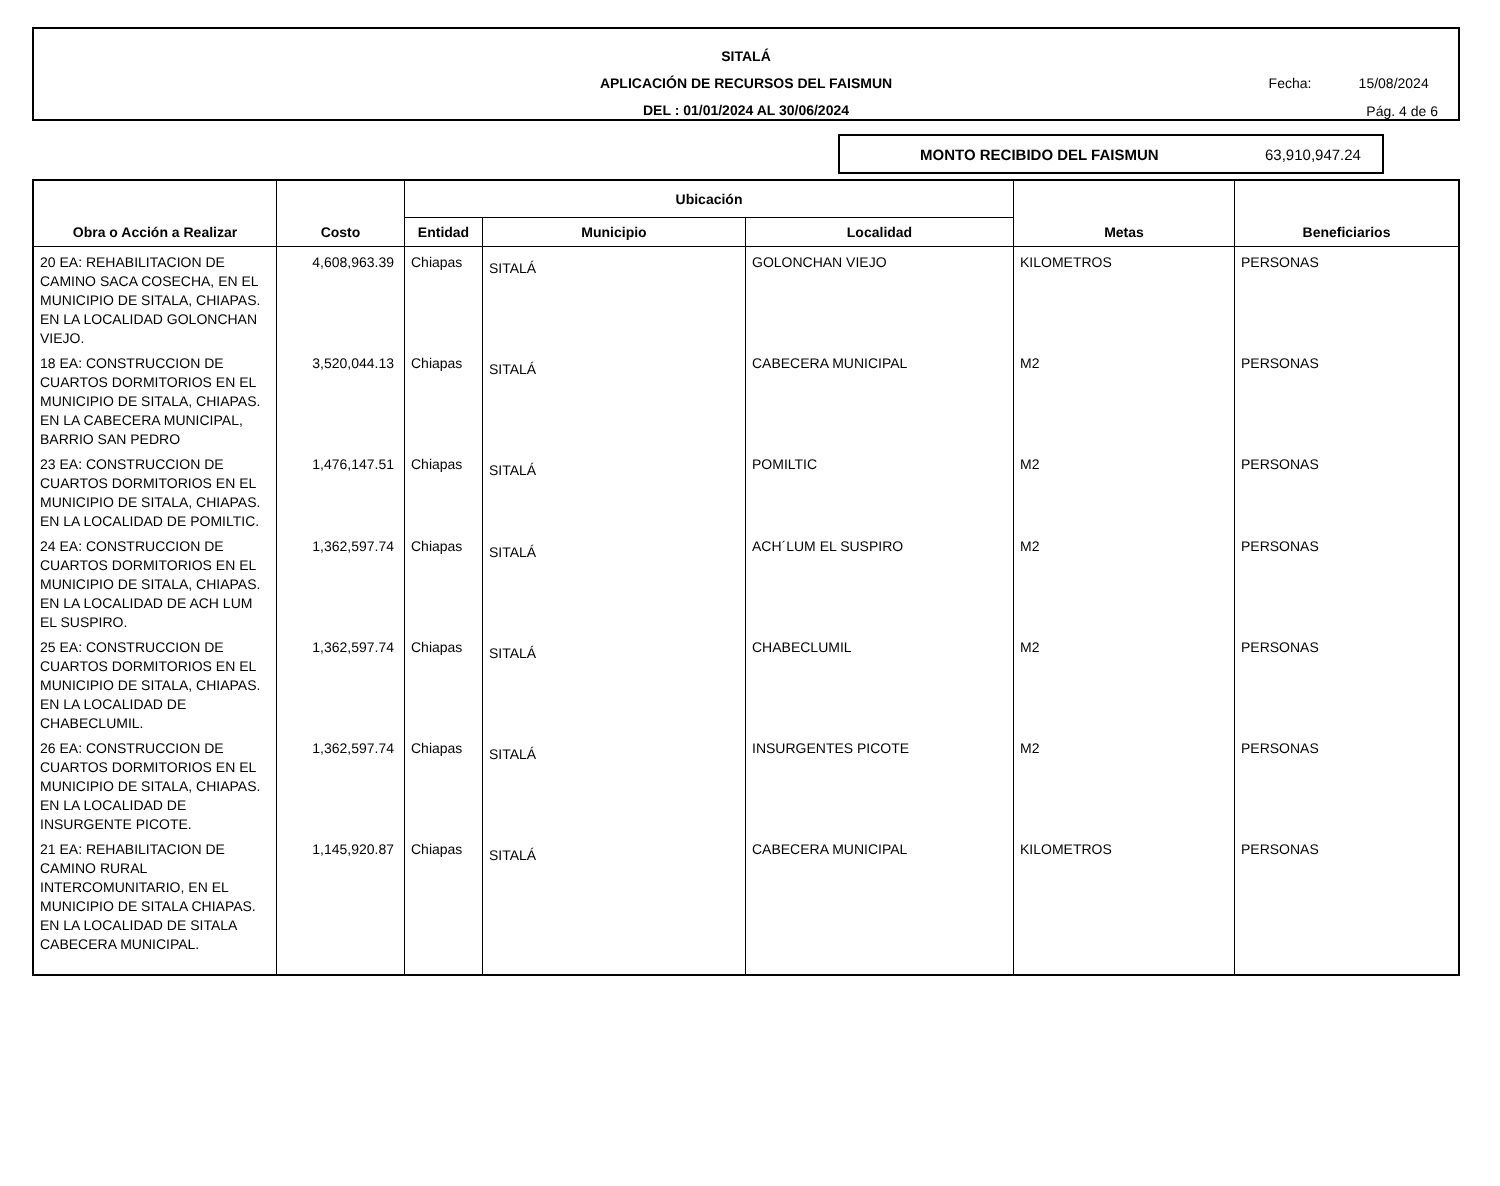SITALÁ
APLICACIÓN DE RECURSOS DEL FAISMUN
DEL : 01/01/2024 AL 30/06/2024
Fecha: 15/08/2024
Pág. 4 de 6
MONTO RECIBIDO DEL FAISMUN 63,910,947.24
| Obra o Acción a Realizar | Costo | Ubicación | | | Metas | Beneficiarios |
| --- | --- | --- | --- | --- | --- | --- |
| | | Entidad | Municipio | Localidad | | |
| 20 EA: REHABILITACION DE CAMINO SACA COSECHA, EN EL MUNICIPIO DE SITALA, CHIAPAS. EN LA LOCALIDAD GOLONCHAN VIEJO. | 4,608,963.39 | Chiapas | SITALÁ | GOLONCHAN VIEJO | KILOMETROS | PERSONAS |
| 18 EA: CONSTRUCCION DE CUARTOS DORMITORIOS EN EL MUNICIPIO DE SITALA, CHIAPAS. EN LA CABECERA MUNICIPAL, BARRIO SAN PEDRO | 3,520,044.13 | Chiapas | SITALÁ | CABECERA MUNICIPAL | M2 | PERSONAS |
| 23 EA: CONSTRUCCION DE CUARTOS DORMITORIOS EN EL MUNICIPIO DE SITALA, CHIAPAS. EN LA LOCALIDAD DE POMILTIC. | 1,476,147.51 | Chiapas | SITALÁ | POMILTIC | M2 | PERSONAS |
| 24 EA: CONSTRUCCION DE CUARTOS DORMITORIOS EN EL MUNICIPIO DE SITALA, CHIAPAS. EN LA LOCALIDAD DE ACH LUM EL SUSPIRO. | 1,362,597.74 | Chiapas | SITALÁ | ACH´LUM EL SUSPIRO | M2 | PERSONAS |
| 25 EA: CONSTRUCCION DE CUARTOS DORMITORIOS EN EL MUNICIPIO DE SITALA, CHIAPAS. EN LA LOCALIDAD DE CHABECLUMIL. | 1,362,597.74 | Chiapas | SITALÁ | CHABECLUMIL | M2 | PERSONAS |
| 26 EA: CONSTRUCCION DE CUARTOS DORMITORIOS EN EL MUNICIPIO DE SITALA, CHIAPAS. EN LA LOCALIDAD DE INSURGENTE PICOTE. | 1,362,597.74 | Chiapas | SITALÁ | INSURGENTES PICOTE | M2 | PERSONAS |
| 21 EA: REHABILITACION DE CAMINO RURAL INTERCOMUNITARIO, EN EL MUNICIPIO DE SITALA CHIAPAS. EN LA LOCALIDAD DE SITALA CABECERA MUNICIPAL. | 1,145,920.87 | Chiapas | SITALÁ | CABECERA MUNICIPAL | KILOMETROS | PERSONAS |